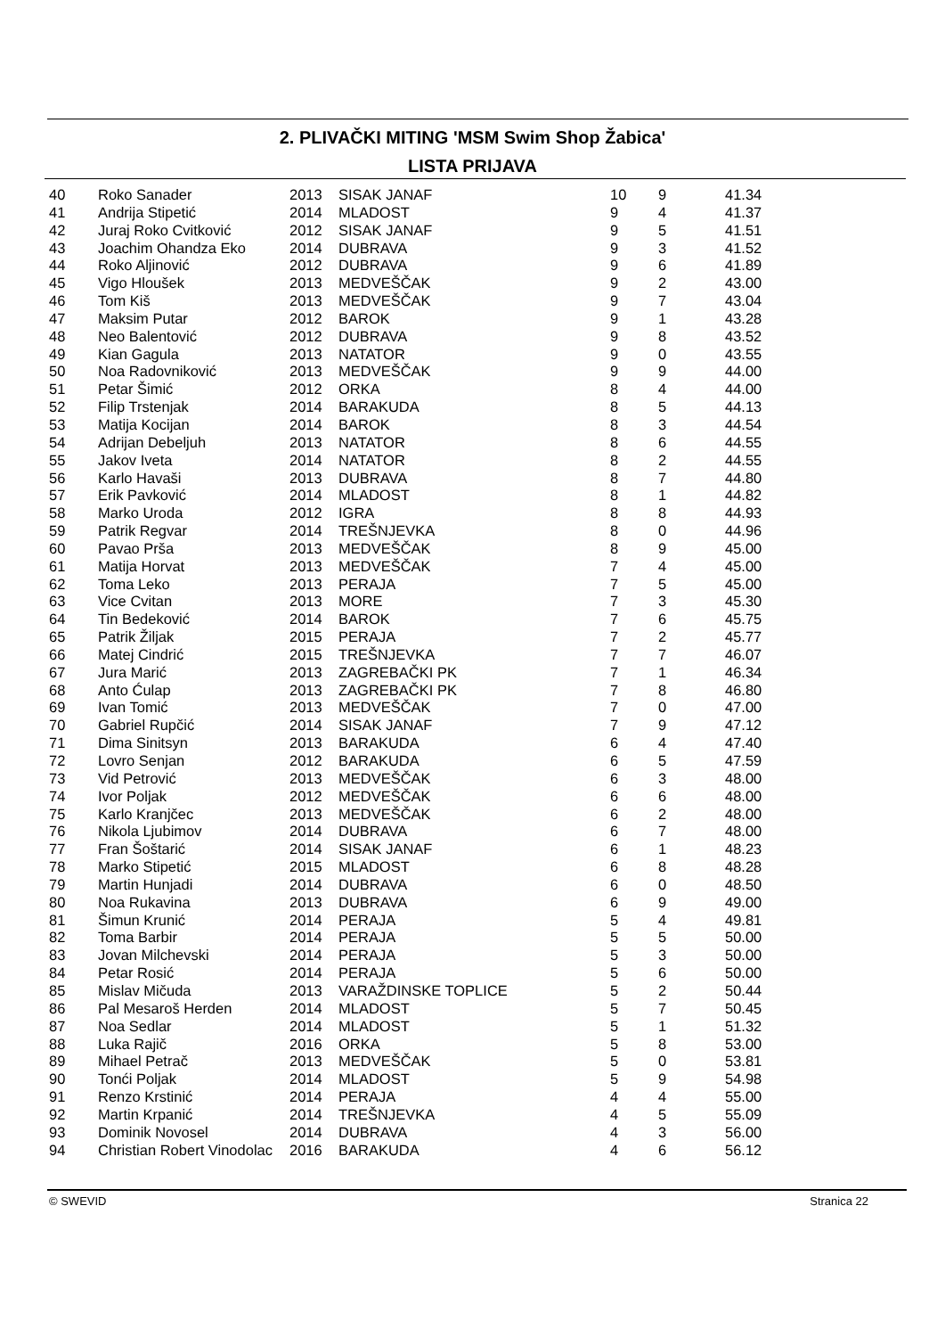2. PLIVAČKI MITING 'MSM Swim Shop Žabica'
LISTA PRIJAVA
| 40 | Roko Sanader | 2013 | SISAK JANAF | 10 | 9 | 41.34 |
| 41 | Andrija Stipetić | 2014 | MLADOST | 9 | 4 | 41.37 |
| 42 | Juraj Roko Cvitković | 2012 | SISAK JANAF | 9 | 5 | 41.51 |
| 43 | Joachim Ohandza Eko | 2014 | DUBRAVA | 9 | 3 | 41.52 |
| 44 | Roko Aljinović | 2012 | DUBRAVA | 9 | 6 | 41.89 |
| 45 | Vigo Hloušek | 2013 | MEDVEŠČAK | 9 | 2 | 43.00 |
| 46 | Tom Kiš | 2013 | MEDVEŠČAK | 9 | 7 | 43.04 |
| 47 | Maksim Putar | 2012 | BAROK | 9 | 1 | 43.28 |
| 48 | Neo Balentović | 2012 | DUBRAVA | 9 | 8 | 43.52 |
| 49 | Kian Gagula | 2013 | NATATOR | 9 | 0 | 43.55 |
| 50 | Noa Radovniković | 2013 | MEDVEŠČAK | 9 | 9 | 44.00 |
| 51 | Petar Šimić | 2012 | ORKA | 8 | 4 | 44.00 |
| 52 | Filip Trstenjak | 2014 | BARAKUDA | 8 | 5 | 44.13 |
| 53 | Matija Kocijan | 2014 | BAROK | 8 | 3 | 44.54 |
| 54 | Adrijan Debeljuh | 2013 | NATATOR | 8 | 6 | 44.55 |
| 55 | Jakov Iveta | 2014 | NATATOR | 8 | 2 | 44.55 |
| 56 | Karlo Havaši | 2013 | DUBRAVA | 8 | 7 | 44.80 |
| 57 | Erik Pavković | 2014 | MLADOST | 8 | 1 | 44.82 |
| 58 | Marko Uroda | 2012 | IGRA | 8 | 8 | 44.93 |
| 59 | Patrik Regvar | 2014 | TREŠNJEVKA | 8 | 0 | 44.96 |
| 60 | Pavao Prša | 2013 | MEDVEŠČAK | 8 | 9 | 45.00 |
| 61 | Matija Horvat | 2013 | MEDVEŠČAK | 7 | 4 | 45.00 |
| 62 | Toma Leko | 2013 | PERAJA | 7 | 5 | 45.00 |
| 63 | Vice Cvitan | 2013 | MORE | 7 | 3 | 45.30 |
| 64 | Tin Bedeković | 2014 | BAROK | 7 | 6 | 45.75 |
| 65 | Patrik Žiljak | 2015 | PERAJA | 7 | 2 | 45.77 |
| 66 | Matej Cindrić | 2015 | TREŠNJEVKA | 7 | 7 | 46.07 |
| 67 | Jura Marić | 2013 | ZAGREBAČKI PK | 7 | 1 | 46.34 |
| 68 | Anto Ćulap | 2013 | ZAGREBAČKI PK | 7 | 8 | 46.80 |
| 69 | Ivan Tomić | 2013 | MEDVEŠČAK | 7 | 0 | 47.00 |
| 70 | Gabriel Rupčić | 2014 | SISAK JANAF | 7 | 9 | 47.12 |
| 71 | Dima Sinitsyn | 2013 | BARAKUDA | 6 | 4 | 47.40 |
| 72 | Lovro Senjan | 2012 | BARAKUDA | 6 | 5 | 47.59 |
| 73 | Vid Petrović | 2013 | MEDVEŠČAK | 6 | 3 | 48.00 |
| 74 | Ivor Poljak | 2012 | MEDVEŠČAK | 6 | 6 | 48.00 |
| 75 | Karlo Kranjčec | 2013 | MEDVEŠČAK | 6 | 2 | 48.00 |
| 76 | Nikola Ljubimov | 2014 | DUBRAVA | 6 | 7 | 48.00 |
| 77 | Fran Šoštarić | 2014 | SISAK JANAF | 6 | 1 | 48.23 |
| 78 | Marko Stipetić | 2015 | MLADOST | 6 | 8 | 48.28 |
| 79 | Martin Hunjadi | 2014 | DUBRAVA | 6 | 0 | 48.50 |
| 80 | Noa Rukavina | 2013 | DUBRAVA | 6 | 9 | 49.00 |
| 81 | Šimun Krunić | 2014 | PERAJA | 5 | 4 | 49.81 |
| 82 | Toma Barbir | 2014 | PERAJA | 5 | 5 | 50.00 |
| 83 | Jovan Milchevski | 2014 | PERAJA | 5 | 3 | 50.00 |
| 84 | Petar Rosić | 2014 | PERAJA | 5 | 6 | 50.00 |
| 85 | Mislav Mičuda | 2013 | VARAŽDINSKE TOPLICE | 5 | 2 | 50.44 |
| 86 | Pal Mesaroš Herden | 2014 | MLADOST | 5 | 7 | 50.45 |
| 87 | Noa Sedlar | 2014 | MLADOST | 5 | 1 | 51.32 |
| 88 | Luka Rajič | 2016 | ORKA | 5 | 8 | 53.00 |
| 89 | Mihael Petrač | 2013 | MEDVEŠČAK | 5 | 0 | 53.81 |
| 90 | Tonći Poljak | 2014 | MLADOST | 5 | 9 | 54.98 |
| 91 | Renzo Krstinić | 2014 | PERAJA | 4 | 4 | 55.00 |
| 92 | Martin Krpanić | 2014 | TREŠNJEVKA | 4 | 5 | 55.09 |
| 93 | Dominik Novosel | 2014 | DUBRAVA | 4 | 3 | 56.00 |
| 94 | Christian Robert Vinodolac | 2016 | BARAKUDA | 4 | 6 | 56.12 |
© SWEVID Stranica 22